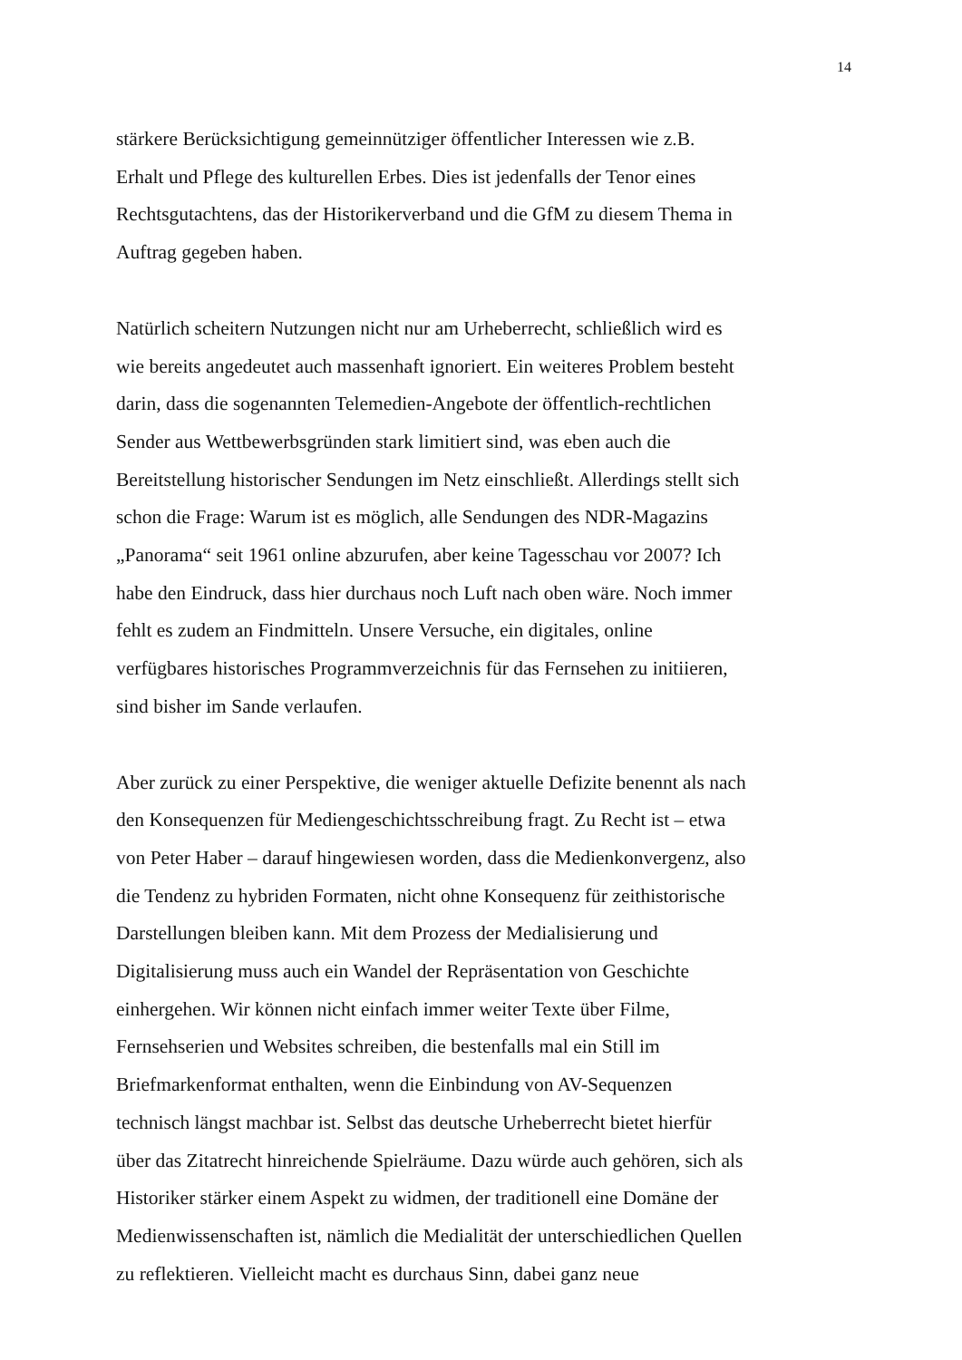14
stärkere Berücksichtigung gemeinnütziger öffentlicher Interessen wie z.B.
Erhalt und Pflege des kulturellen Erbes. Dies ist jedenfalls der Tenor eines
Rechtsgutachtens, das der Historikerverband und die GfM zu diesem Thema in
Auftrag gegeben haben.
Natürlich scheitern Nutzungen nicht nur am Urheberrecht, schließlich wird es
wie bereits angedeutet auch massenhaft ignoriert. Ein weiteres Problem besteht
darin, dass die sogenannten Telemedien-Angebote der öffentlich-rechtlichen
Sender aus Wettbewerbsgründen stark limitiert sind, was eben auch die
Bereitstellung historischer Sendungen im Netz einschließt. Allerdings stellt sich
schon die Frage: Warum ist es möglich, alle Sendungen des NDR-Magazins
„Panorama“ seit 1961 online abzurufen, aber keine Tagesschau vor 2007? Ich
habe den Eindruck, dass hier durchaus noch Luft nach oben wäre. Noch immer
fehlt es zudem an Findmitteln. Unsere Versuche, ein digitales, online
verfügbares historisches Programmverzeichnis für das Fernsehen zu initiieren,
sind bisher im Sande verlaufen.
Aber zurück zu einer Perspektive, die weniger aktuelle Defizite benennt als nach
den Konsequenzen für Mediengeschichtsschreibung fragt. Zu Recht ist – etwa
von Peter Haber – darauf hingewiesen worden, dass die Medienkonvergenz, also
die Tendenz zu hybriden Formaten, nicht ohne Konsequenz für zeithistorische
Darstellungen bleiben kann. Mit dem Prozess der Medialisierung und
Digitalisierung muss auch ein Wandel der Repräsentation von Geschichte
einhergehen. Wir können nicht einfach immer weiter Texte über Filme,
Fernsehserien und Websites schreiben, die bestenfalls mal ein Still im
Briefmarkenformat enthalten, wenn die Einbindung von AV-Sequenzen
technisch längst machbar ist. Selbst das deutsche Urheberrecht bietet hierfür
über das Zitatrecht hinreichende Spielräume. Dazu würde auch gehören, sich als
Historiker stärker einem Aspekt zu widmen, der traditionell eine Domäne der
Medienwissenschaften ist, nämlich die Medialität der unterschiedlichen Quellen
zu reflektieren. Vielleicht macht es durchaus Sinn, dabei ganz neue